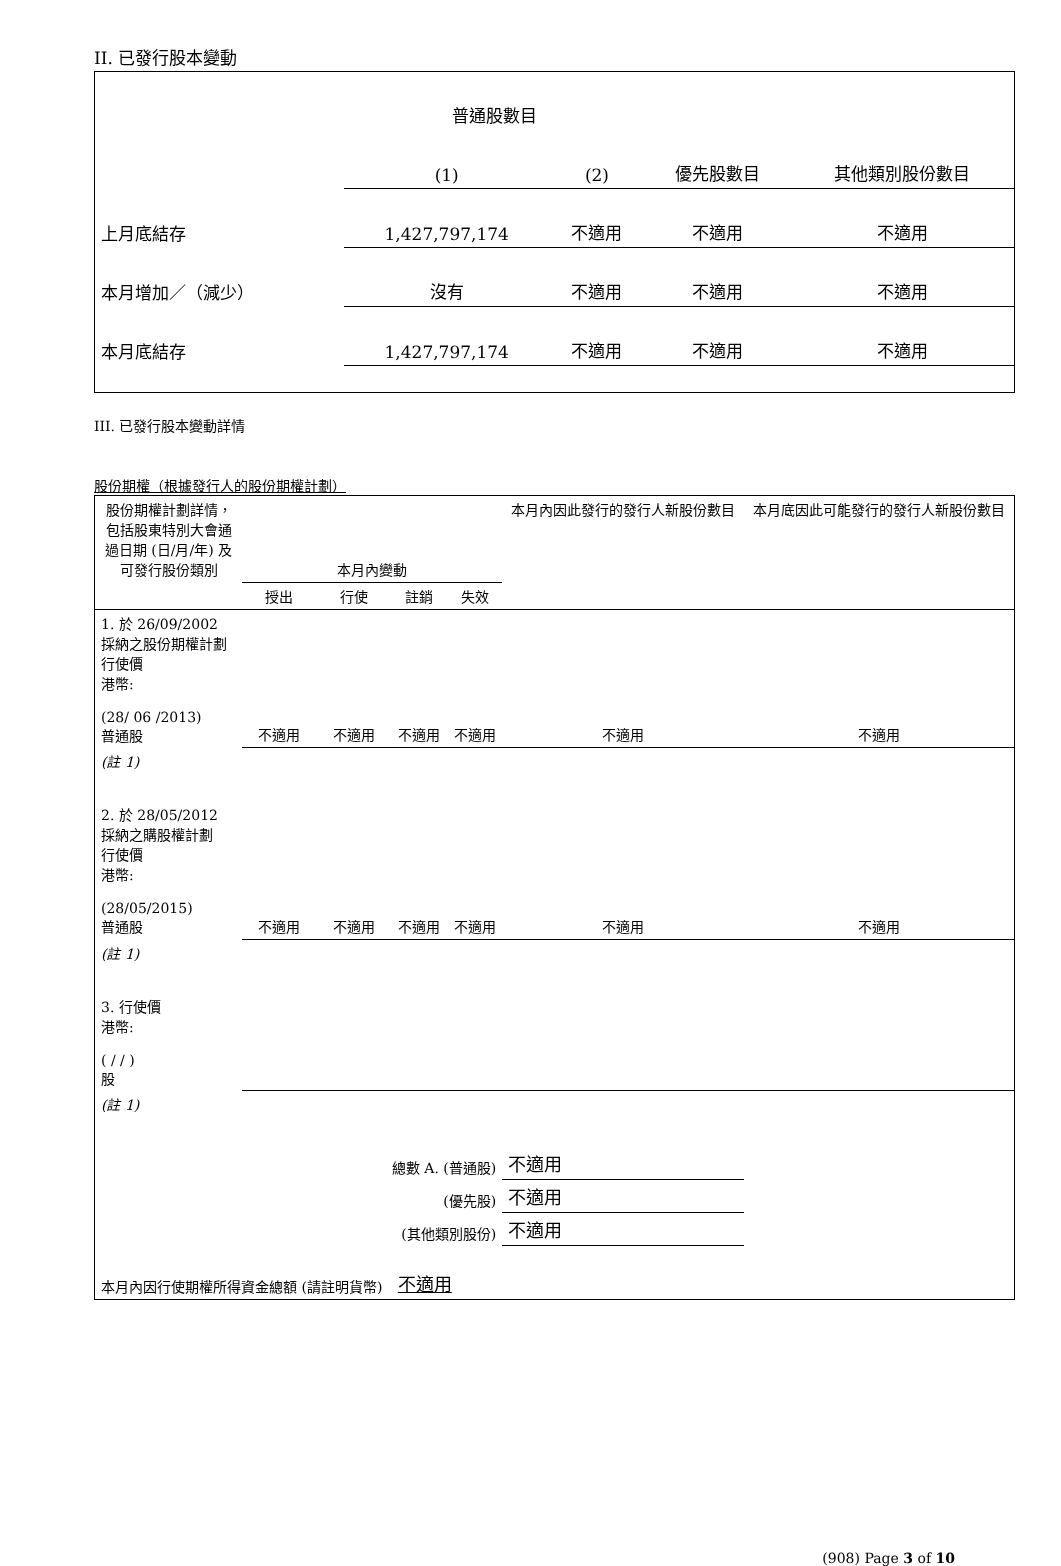II. 已發行股本變動
| | 普通股數目 | | | |
| | (1) | (2) | 優先股數目 | 其他類別股份數目 |
| 上月底結存 | 1,427,797,174 | 不適用 | 不適用 | 不適用 |
| 本月增加／（減少） | 沒有 | 不適用 | 不適用 | 不適用 |
| 本月底結存 | 1,427,797,174 | 不適用 | 不適用 | 不適用 |
III. 已發行股本變動詳情
股份期權（根據發行人的股份期權計劃）
| 股份期權計劃詳情，包括股東特別大會通過日期 (日/月/年) 及可發行股份類別 | 本月內變動 | | | | 本月內因此發行的發行人新股份數目 | 本月底因此可能發行的發行人新股份數目 |
| --- | --- | --- | --- | --- | --- | --- |
| | 授出 | 行使 | 註銷 | 失效 | | |
| 1. 於 26/09/2002 採納之股份期權計劃 行使價 港幣: (28/ 06 /2013) 普通股 | 不適用 | 不適用 | 不適用 | 不適用 | 不適用 | 不適用 |
| (註 1) | | | | | | |
| 2. 於 28/05/2012 採納之購股權計劃 行使價 港幣: (28/05/2015) 普通股 | 不適用 | 不適用 | 不適用 | 不適用 | 不適用 | 不適用 |
| (註 1) | | | | | | |
| 3. 行使價 港幣: ( / / ) 股 | | | | | | |
| (註 1) | | | | | | |
| 總數 A. (普通股) | | | | | 不適用 | |
| (優先股) | | | | | 不適用 | |
| (其他類別股份) | | | | | 不適用 | |
| 本月內因行使期權所得資金總額 (請註明貨幣) | | | 不適用 | | | |
(908) Page 3 of 10